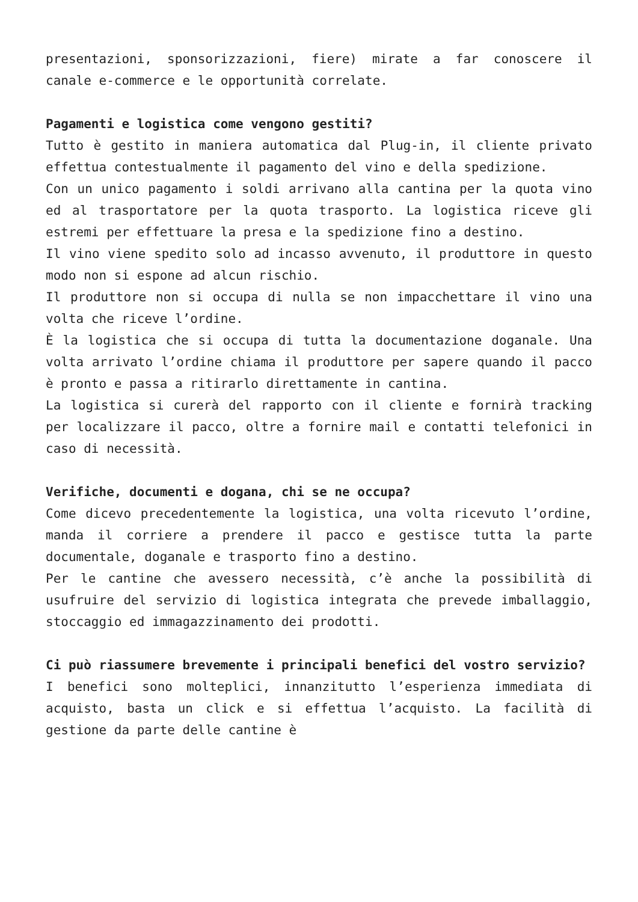presentazioni, sponsorizzazioni, fiere) mirate a far conoscere il canale e-commerce e le opportunità correlate.
Pagamenti e logistica come vengono gestiti?
Tutto è gestito in maniera automatica dal Plug-in, il cliente privato effettua contestualmente il pagamento del vino e della spedizione.
Con un unico pagamento i soldi arrivano alla cantina per la quota vino ed al trasportatore per la quota trasporto. La logistica riceve gli estremi per effettuare la presa e la spedizione fino a destino.
Il vino viene spedito solo ad incasso avvenuto, il produttore in questo modo non si espone ad alcun rischio.
Il produttore non si occupa di nulla se non impacchettare il vino una volta che riceve l’ordine.
È la logistica che si occupa di tutta la documentazione doganale. Una volta arrivato l’ordine chiama il produttore per sapere quando il pacco è pronto e passa a ritirarlo direttamente in cantina.
La logistica si curerà del rapporto con il cliente e fornirà tracking per localizzare il pacco, oltre a fornire mail e contatti telefonici in caso di necessità.
Verifiche, documenti e dogana, chi se ne occupa?
Come dicevo precedentemente la logistica, una volta ricevuto l’ordine, manda il corriere a prendere il pacco e gestisce tutta la parte documentale, doganale e trasporto fino a destino.
Per le cantine che avessero necessità, c’è anche la possibilità di usufruire del servizio di logistica integrata che prevede imballaggio, stoccaggio ed immagazzinamento dei prodotti.
Ci può riassumere brevemente i principali benefici del vostro servizio?
I benefici sono molteplici, innanzitutto l’esperienza immediata di acquisto, basta un click e si effettua l’acquisto. La facilità di gestione da parte delle cantine è